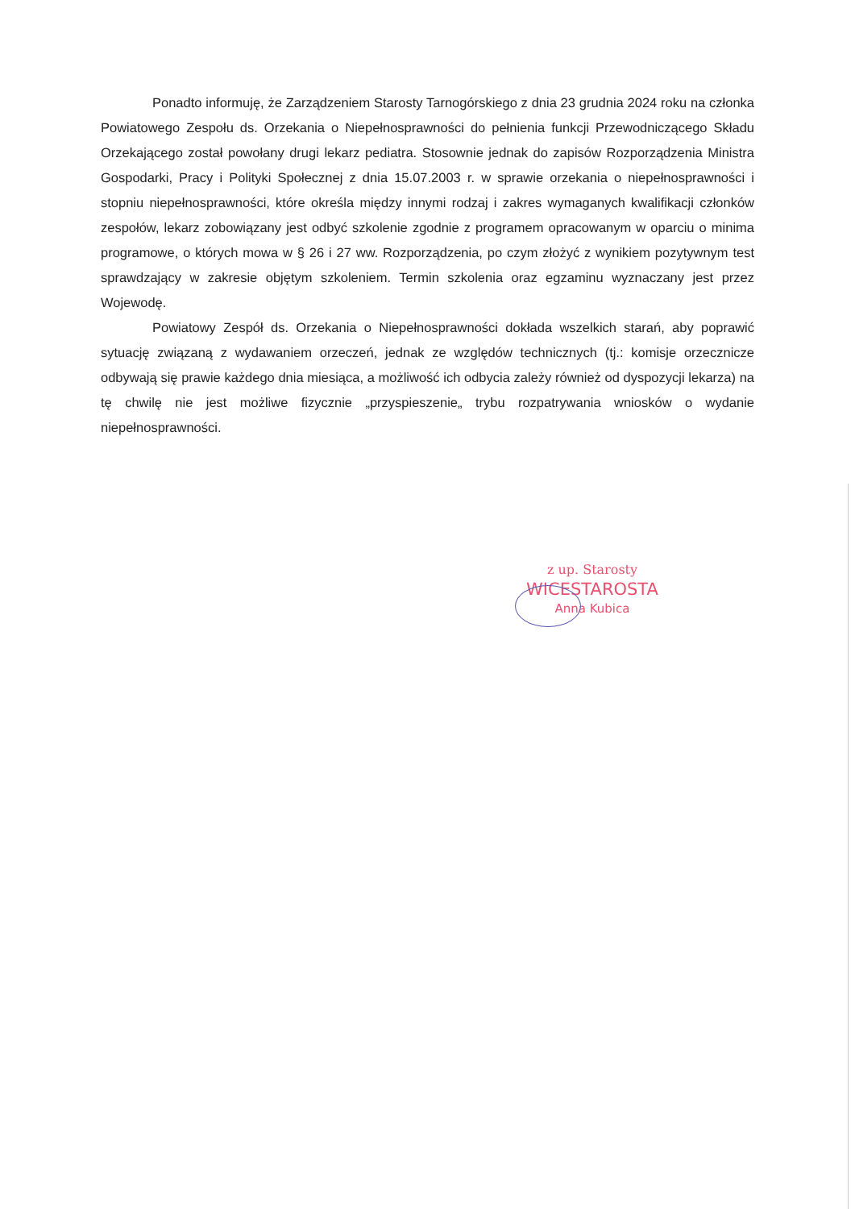Ponadto informuję, że Zarządzeniem Starosty Tarnogórskiego z dnia 23 grudnia 2024 roku na członka Powiatowego Zespołu ds. Orzekania o Niepełnosprawności do pełnienia funkcji Przewodniczącego Składu Orzekającego został powołany drugi lekarz pediatra. Stosownie jednak do zapisów Rozporządzenia Ministra Gospodarki, Pracy i Polityki Społecznej z dnia 15.07.2003 r. w sprawie orzekania o niepełnosprawności i stopniu niepełnosprawności, które określa między innymi rodzaj i zakres wymaganych kwalifikacji członków zespołów, lekarz zobowiązany jest odbyć szkolenie zgodnie z programem opracowanym w oparciu o minima programowe, o których mowa w § 26 i 27 ww. Rozporządzenia, po czym złożyć z wynikiem pozytywnym test sprawdzający w zakresie objętym szkoleniem. Termin szkolenia oraz egzaminu wyznaczany jest przez Wojewodę.
Powiatowy Zespół ds. Orzekania o Niepełnosprawności dokłada wszelkich starań, aby poprawić sytuację związaną z wydawaniem orzeczeń, jednak ze względów technicznych (tj.: komisje orzecznicze odbywają się prawie każdego dnia miesiąca, a możliwość ich odbycia zależy również od dyspozycji lekarza) na tę chwilę nie jest możliwe fizycznie „przyspieszenie„ trybu rozpatrywania wniosków o wydanie niepełnosprawności.
z up. Starosty
WICESTAROSTA
Anna Kubica